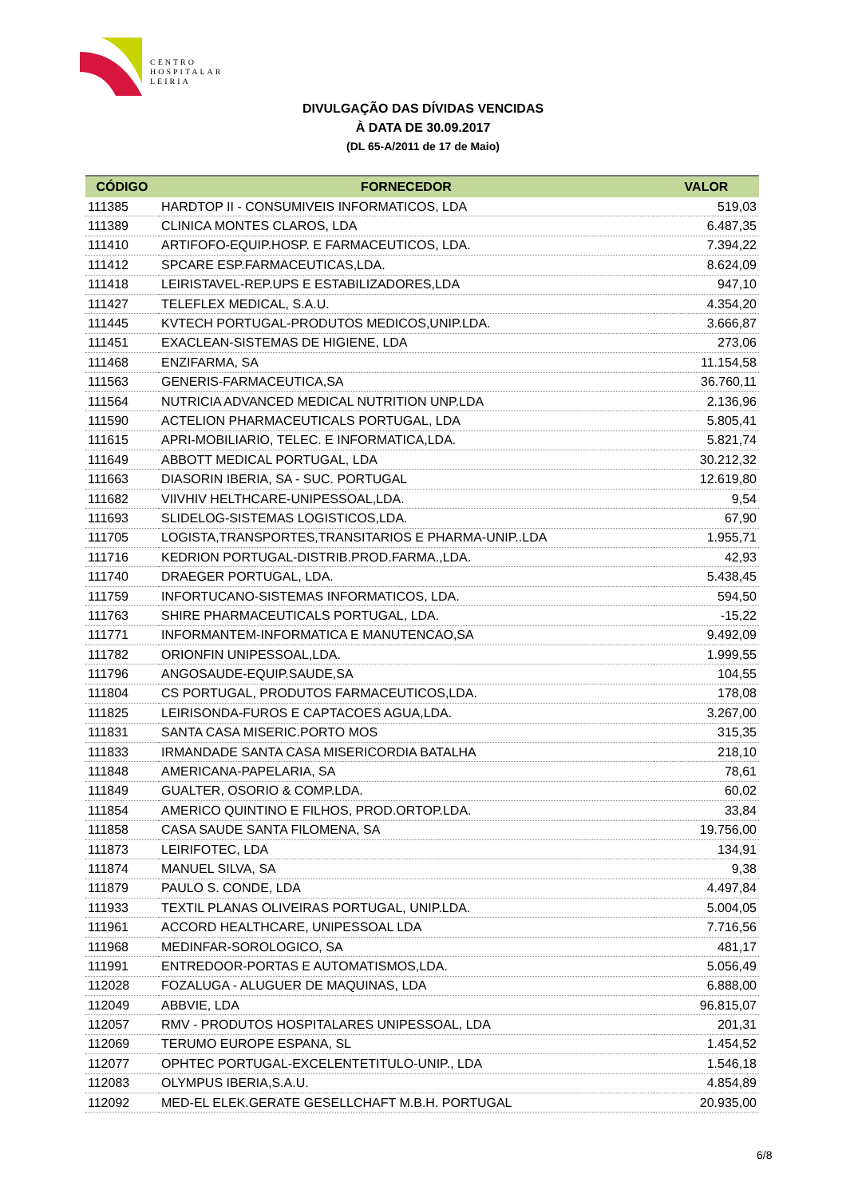CENTRO
HOSPITALAR
LEIRIA
DIVULGAÇÃO DAS DÍVIDAS VENCIDAS
À DATA DE 30.09.2017
(DL 65-A/2011 de 17 de Maio)
| CÓDIGO | FORNECEDOR | VALOR |
| --- | --- | --- |
| 111385 | HARDTOP II - CONSUMIVEIS INFORMATICOS, LDA | 519,03 |
| 111389 | CLINICA MONTES CLAROS, LDA | 6.487,35 |
| 111410 | ARTIFOFO-EQUIP.HOSP. E FARMACEUTICOS, LDA. | 7.394,22 |
| 111412 | SPCARE ESP.FARMACEUTICAS,LDA. | 8.624,09 |
| 111418 | LEIRISTAVEL-REP.UPS E ESTABILIZADORES,LDA | 947,10 |
| 111427 | TELEFLEX MEDICAL, S.A.U. | 4.354,20 |
| 111445 | KVTECH PORTUGAL-PRODUTOS MEDICOS,UNIP.LDA. | 3.666,87 |
| 111451 | EXACLEAN-SISTEMAS DE HIGIENE, LDA | 273,06 |
| 111468 | ENZIFARMA, SA | 11.154,58 |
| 111563 | GENERIS-FARMACEUTICA,SA | 36.760,11 |
| 111564 | NUTRICIA ADVANCED MEDICAL NUTRITION UNP.LDA | 2.136,96 |
| 111590 | ACTELION PHARMACEUTICALS PORTUGAL, LDA | 5.805,41 |
| 111615 | APRI-MOBILIARIO, TELEC. E INFORMATICA,LDA. | 5.821,74 |
| 111649 | ABBOTT MEDICAL PORTUGAL, LDA | 30.212,32 |
| 111663 | DIASORIN IBERIA, SA - SUC. PORTUGAL | 12.619,80 |
| 111682 | VIIVHIV HELTHCARE-UNIPESSOAL,LDA. | 9,54 |
| 111693 | SLIDELOG-SISTEMAS LOGISTICOS,LDA. | 67,90 |
| 111705 | LOGISTA,TRANSPORTES,TRANSITARIOS E PHARMA-UNIP..LDA | 1.955,71 |
| 111716 | KEDRION PORTUGAL-DISTRIB.PROD.FARMA.,LDA. | 42,93 |
| 111740 | DRAEGER PORTUGAL, LDA. | 5.438,45 |
| 111759 | INFORTUCANO-SISTEMAS INFORMATICOS, LDA. | 594,50 |
| 111763 | SHIRE PHARMACEUTICALS PORTUGAL, LDA. | -15,22 |
| 111771 | INFORMANTEM-INFORMATICA E MANUTENCAO,SA | 9.492,09 |
| 111782 | ORIONFIN UNIPESSOAL,LDA. | 1.999,55 |
| 111796 | ANGOSAUDE-EQUIP.SAUDE,SA | 104,55 |
| 111804 | CS PORTUGAL, PRODUTOS FARMACEUTICOS,LDA. | 178,08 |
| 111825 | LEIRISONDA-FUROS E CAPTACOES AGUA,LDA. | 3.267,00 |
| 111831 | SANTA CASA MISERIC.PORTO MOS | 315,35 |
| 111833 | IRMANDADE SANTA CASA MISERICORDIA BATALHA | 218,10 |
| 111848 | AMERICANA-PAPELARIA, SA | 78,61 |
| 111849 | GUALTER, OSORIO & COMP.LDA. | 60,02 |
| 111854 | AMERICO QUINTINO E FILHOS, PROD.ORTOP.LDA. | 33,84 |
| 111858 | CASA SAUDE SANTA FILOMENA, SA | 19.756,00 |
| 111873 | LEIRIFOTEC, LDA | 134,91 |
| 111874 | MANUEL SILVA, SA | 9,38 |
| 111879 | PAULO S. CONDE, LDA | 4.497,84 |
| 111933 | TEXTIL PLANAS OLIVEIRAS PORTUGAL, UNIP.LDA. | 5.004,05 |
| 111961 | ACCORD HEALTHCARE, UNIPESSOAL LDA | 7.716,56 |
| 111968 | MEDINFAR-SOROLOGICO, SA | 481,17 |
| 111991 | ENTREDOOR-PORTAS E AUTOMATISMOS,LDA. | 5.056,49 |
| 112028 | FOZALUGA - ALUGUER DE MAQUINAS, LDA | 6.888,00 |
| 112049 | ABBVIE, LDA | 96.815,07 |
| 112057 | RMV - PRODUTOS HOSPITALARES UNIPESSOAL, LDA | 201,31 |
| 112069 | TERUMO EUROPE ESPANA, SL | 1.454,52 |
| 112077 | OPHTEC PORTUGAL-EXCELENTETITULO-UNIP., LDA | 1.546,18 |
| 112083 | OLYMPUS IBERIA,S.A.U. | 4.854,89 |
| 112092 | MED-EL ELEK.GERATE GESELLCHAFT M.B.H. PORTUGAL | 20.935,00 |
6/8